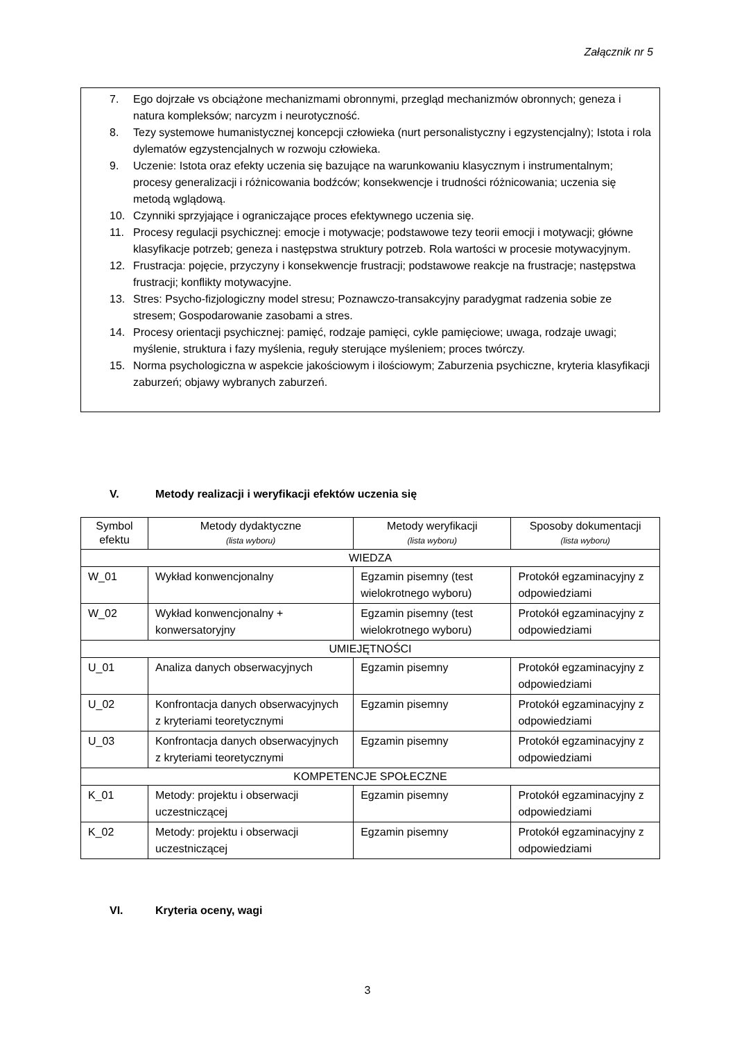Załącznik nr 5
7. Ego dojrzałe vs obciążone mechanizmami obronnymi, przegląd mechanizmów obronnych; geneza i natura kompleksów; narcyzm i neurotyczność.
8. Tezy systemowe humanistycznej koncepcji człowieka (nurt personalistyczny i egzystencjalny); Istota i rola dylematów egzystencjalnych w rozwoju człowieka.
9. Uczenie: Istota oraz efekty uczenia się bazujące na warunkowaniu klasycznym i instrumentalnym; procesy generalizacji i różnicowania bodźców; konsekwencje i trudności różnicowania; uczenia się metodą wglądową.
10. Czynniki sprzyjające i ograniczające proces efektywnego uczenia się.
11. Procesy regulacji psychicznej: emocje i motywacje; podstawowe tezy teorii emocji i motywacji; główne klasyfikacje potrzeb; geneza i następstwa struktury potrzeb. Rola wartości w procesie motywacyjnym.
12. Frustracja: pojęcie, przyczyny i konsekwencje frustracji; podstawowe reakcje na frustracje; następstwa frustracji; konflikty motywacyjne.
13. Stres: Psycho-fizjologiczny model stresu; Poznawczo-transakcyjny paradygmat radzenia sobie ze stresem; Gospodarowanie zasobami a stres.
14. Procesy orientacji psychicznej: pamięć, rodzaje pamięci, cykle pamięciowe; uwaga, rodzaje uwagi; myślenie, struktura i fazy myślenia, reguły sterujące myśleniem; proces twórczy.
15. Norma psychologiczna w aspekcie jakościowym i ilościowym; Zaburzenia psychiczne, kryteria klasyfikacji zaburzeń; objawy wybranych zaburzeń.
V. Metody realizacji i weryfikacji efektów uczenia się
| Symbol efektu | Metody dydaktyczne (lista wyboru) | Metody weryfikacji (lista wyboru) | Sposoby dokumentacji (lista wyboru) |
| --- | --- | --- | --- |
| WIEDZA | | | |
| W_01 | Wykład konwencjonalny | Egzamin pisemny (test wielokrotnego wyboru) | Protokół egzaminacyjny z odpowiedziami |
| W_02 | Wykład konwencjonalny + konwersatoryjny | Egzamin pisemny (test wielokrotnego wyboru) | Protokół egzaminacyjny z odpowiedziami |
| UMIEJĘTNOŚCI | | | |
| U_01 | Analiza danych obserwacyjnych | Egzamin pisemny | Protokół egzaminacyjny z odpowiedziami |
| U_02 | Konfrontacja danych obserwacyjnych z kryteriami teoretycznymi | Egzamin pisemny | Protokół egzaminacyjny z odpowiedziami |
| U_03 | Konfrontacja danych obserwacyjnych z kryteriami teoretycznymi | Egzamin pisemny | Protokół egzaminacyjny z odpowiedziami |
| KOMPETENCJE SPOŁECZNE | | | |
| K_01 | Metody: projektu i obserwacji uczestniczącej | Egzamin pisemny | Protokół egzaminacyjny z odpowiedziami |
| K_02 | Metody: projektu i obserwacji uczestniczącej | Egzamin pisemny | Protokół egzaminacyjny z odpowiedziami |
VI. Kryteria oceny, wagi
3